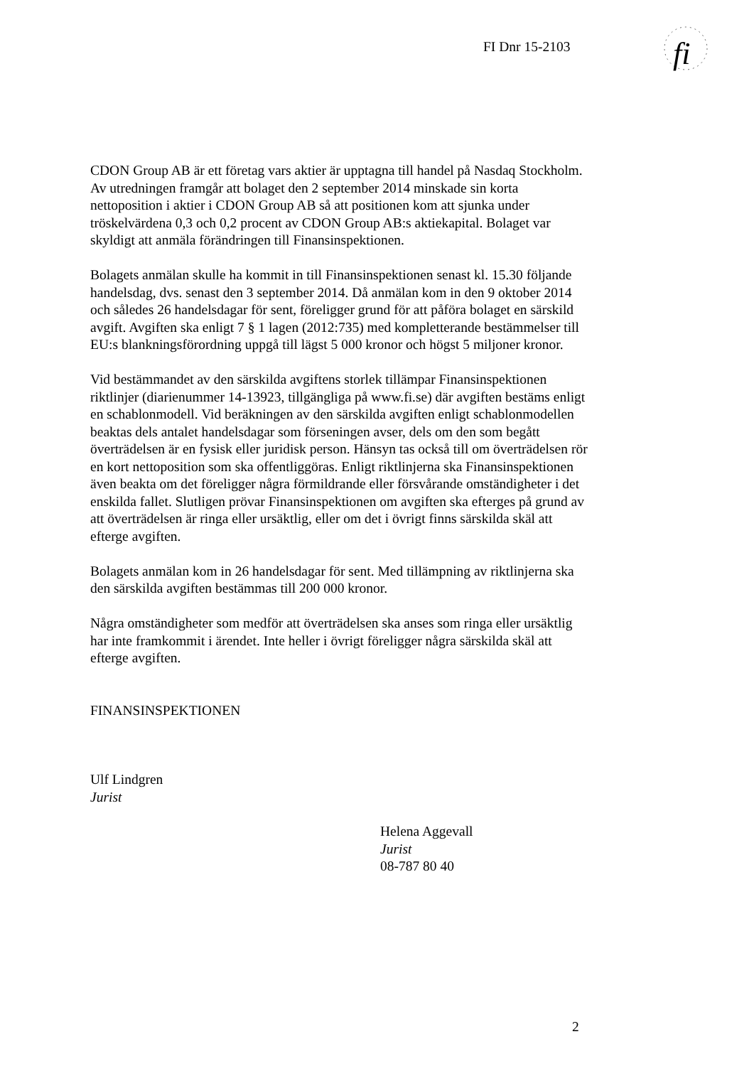FI Dnr 15-2103
fi
CDON Group AB är ett företag vars aktier är upptagna till handel på Nasdaq Stockholm. Av utredningen framgår att bolaget den 2 september 2014 minskade sin korta nettoposition i aktier i CDON Group AB så att positionen kom att sjunka under tröskelvärdena 0,3 och 0,2 procent av CDON Group AB:s aktiekapital. Bolaget var skyldigt att anmäla förändringen till Finansinspektionen.
Bolagets anmälan skulle ha kommit in till Finansinspektionen senast kl. 15.30 följande handelsdag, dvs. senast den 3 september 2014. Då anmälan kom in den 9 oktober 2014 och således 26 handelsdagar för sent, föreligger grund för att påföra bolaget en särskild avgift. Avgiften ska enligt 7 § 1 lagen (2012:735) med kompletterande bestämmelser till EU:s blankningsförordning uppgå till lägst 5 000 kronor och högst 5 miljoner kronor.
Vid bestämmandet av den särskilda avgiftens storlek tillämpar Finansinspektionen riktlinjer (diarienummer 14-13923, tillgängliga på www.fi.se) där avgiften bestäms enligt en schablonmodell. Vid beräkningen av den särskilda avgiften enligt schablonmodellen beaktas dels antalet handelsdagar som förseningen avser, dels om den som begått överträdelsen är en fysisk eller juridisk person. Hänsyn tas också till om överträdelsen rör en kort nettoposition som ska offentliggöras. Enligt riktlinjerna ska Finansinspektionen även beakta om det föreligger några förmildrande eller försvårande omständigheter i det enskilda fallet. Slutligen prövar Finansinspektionen om avgiften ska efterges på grund av att överträdelsen är ringa eller ursäktlig, eller om det i övrigt finns särskilda skäl att efterge avgiften.
Bolagets anmälan kom in 26 handelsdagar för sent. Med tillämpning av riktlinjerna ska den särskilda avgiften bestämmas till 200 000 kronor.
Några omständigheter som medför att överträdelsen ska anses som ringa eller ursäktlig har inte framkommit i ärendet. Inte heller i övrigt föreligger några särskilda skäl att efterge avgiften.
FINANSINSPEKTIONEN
Ulf Lindgren
Jurist
Helena Aggevall
Jurist
08-787 80 40
2